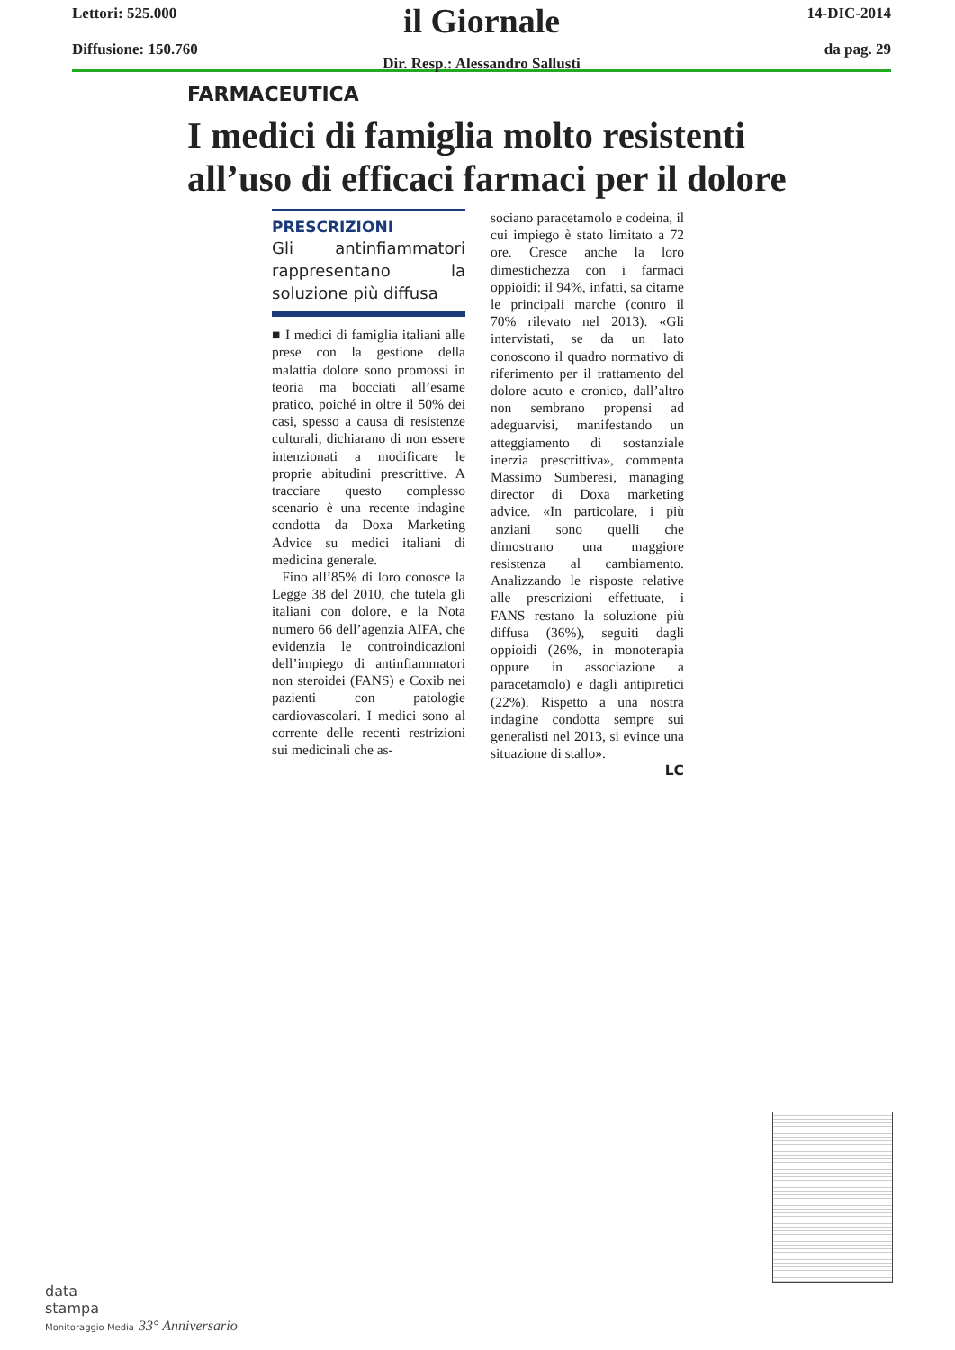Lettori: 525.000
Diffusione: 150.760
il Giornale
Dir. Resp.: Alessandro Sallusti
14-DIC-2014
da pag. 29
FARMACEUTICA
I medici di famiglia molto resistenti all’uso di efficaci farmaci per il dolore
PRESCRIZIONI
Gli antinfiammatori rappresentano la soluzione più diffusa
■ I medici di famiglia italiani alle prese con la gestione della malattia dolore sono promossi in teoria ma bocciati all’esame pratico, poiché in oltre il 50% dei casi, spesso a causa di resistenze culturali, dichiarano di non essere intenzionati a modificare le proprie abitudini prescrittive. A tracciare questo complesso scenario è una recente indagine condotta da Doxa Marketing Advice su medici italiani di medicina generale.
Fino all’85% di loro conosce la Legge 38 del 2010, che tutela gli italiani con dolore, e la Nota numero 66 dell’agenzia AIFA, che evidenzia le controindicazioni dell’impiego di antinfiammatori non steroidei (FANS) e Coxib nei pazienti con patologie cardiovascolari. I medici sono al corrente delle recenti restrizioni sui medicinali che as-
sociano paracetamolo e codeina, il cui impiego è stato limitato a 72 ore. Cresce anche la loro dimestichezza con i farmaci oppioidi: il 94%, infatti, sa citarne le principali marche (contro il 70% rilevato nel 2013). «Gli intervistati, se da un lato conoscono il quadro normativo di riferimento per il trattamento del dolore acuto e cronico, dall’altro non sembrano propensi ad adeguarvisi, manifestando un atteggiamento di sostanziale inerzia prescrittiva», commenta Massimo Sumberesi, managing director di Doxa marketing advice. «In particolare, i più anziani sono quelli che dimostrano una maggiore resistenza al cambiamento. Analizzando le risposte relative alle prescrizioni effettuate, i FANS restano la soluzione più diffusa (36%), seguiti dagli oppioidi (26%, in monoterapia oppure in associazione a paracetamolo) e dagli antipiretici (22%). Rispetto a una nostra indagine condotta sempre sui generalisti nel 2013, si evince una situazione di stallo».
LC
data
stampa
Monitoraggio Media 33° Anniversario